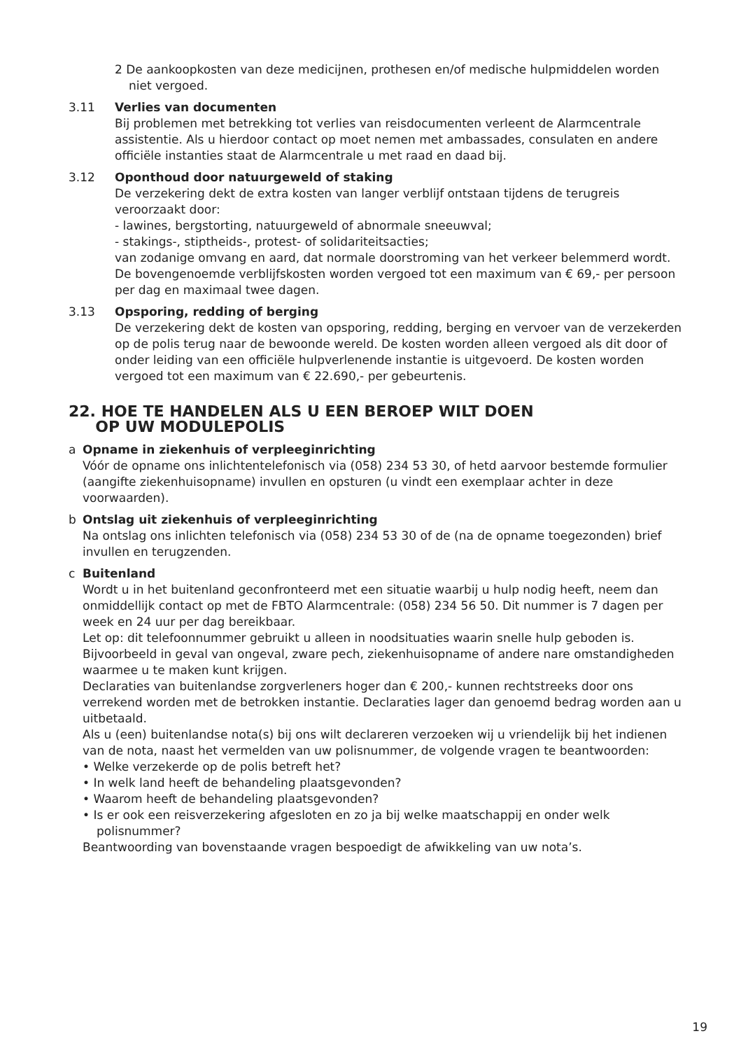2 De aankoopkosten van deze medicijnen, prothesen en/of medische hulpmiddelen worden niet vergoed.
3.11 Verlies van documenten
Bij problemen met betrekking tot verlies van reisdocumenten verleent de Alarmcentrale assistentie. Als u hierdoor contact op moet nemen met ambassades, consulaten en andere officiële instanties staat de Alarmcentrale u met raad en daad bij.
3.12 Oponthoud door natuurgeweld of staking
De verzekering dekt de extra kosten van langer verblijf ontstaan tijdens de terugreis veroorzaakt door:
- lawines, bergstorting, natuurgeweld of abnormale sneeuwval;
- stakings-, stiptheids-, protest- of solidariteitsacties;
van zodanige omvang en aard, dat normale doorstroming van het verkeer belemmerd wordt.
De bovengenoemde verblijfskosten worden vergoed tot een maximum van € 69,- per persoon per dag en maximaal twee dagen.
3.13 Opsporing, redding of berging
De verzekering dekt de kosten van opsporing, redding, berging en vervoer van de verzekerden op de polis terug naar de bewoonde wereld. De kosten worden alleen vergoed als dit door of onder leiding van een officiële hulpverlenende instantie is uitgevoerd. De kosten worden vergoed tot een maximum van € 22.690,- per gebeurtenis.
22. HOE TE HANDELEN ALS U EEN BEROEP WILT DOEN
OP UW MODULEPOLIS
a Opname in ziekenhuis of verpleeginrichting
Vóór de opname ons inlichtentelefonisch via (058) 234 53 30, of hetd aarvoor bestemde formulier (aangifte ziekenhuisopname) invullen en opsturen (u vindt een exemplaar achter in deze voorwaarden).
b Ontslag uit ziekenhuis of verpleeginrichting
Na ontslag ons inlichten telefonisch via (058) 234 53 30 of de (na de opname toegezonden) brief invullen en terugzenden.
c Buitenland
Wordt u in het buitenland geconfronteerd met een situatie waarbij u hulp nodig heeft, neem dan onmiddellijk contact op met de FBTO Alarmcentrale: (058) 234 56 50. Dit nummer is 7 dagen per week en 24 uur per dag bereikbaar.
Let op: dit telefoonnummer gebruikt u alleen in noodsituaties waarin snelle hulp geboden is. Bijvoorbeeld in geval van ongeval, zware pech, ziekenhuisopname of andere nare omstandigheden waarmee u te maken kunt krijgen.
Declaraties van buitenlandse zorgverleners hoger dan € 200,- kunnen rechtstreeks door ons verrekend worden met de betrokken instantie. Declaraties lager dan genoemd bedrag worden aan u uitbetaald.
Als u (een) buitenlandse nota(s) bij ons wilt declareren verzoeken wij u vriendelijk bij het indienen van de nota, naast het vermelden van uw polisnummer, de volgende vragen te beantwoorden:
• Welke verzekerde op de polis betreft het?
• In welk land heeft de behandeling plaatsgevonden?
• Waarom heeft de behandeling plaatsgevonden?
• Is er ook een reisverzekering afgesloten en zo ja bij welke maatschappij en onder welk polisnummer?
Beantwoording van bovenstaande vragen bespoedigt de afwikkeling van uw nota’s.
19